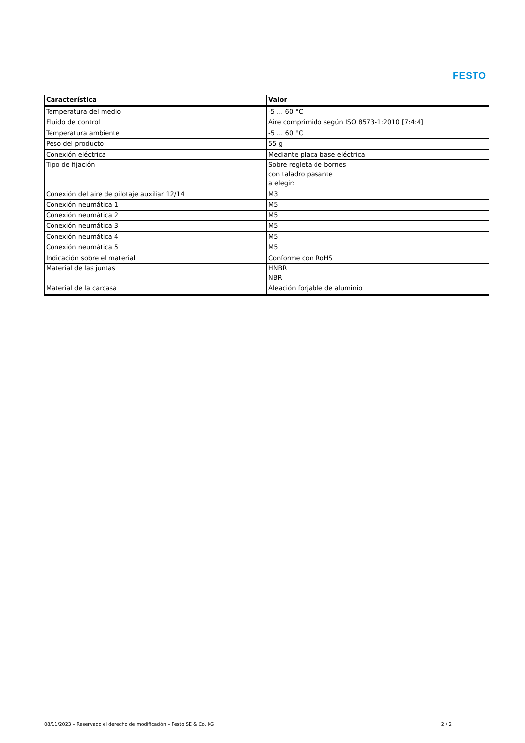FESTO
| Característica | Valor |
| --- | --- |
| Temperatura del medio | -5 ... 60 °C |
| Fluido de control | Aire comprimido según ISO 8573-1:2010 [7:4:4] |
| Temperatura ambiente | -5 ... 60 °C |
| Peso del producto | 55 g |
| Conexión eléctrica | Mediante placa base eléctrica |
| Tipo de fijación | Sobre regleta de bornes con taladro pasante a elegir: |
| Conexión del aire de pilotaje auxiliar 12/14 | M3 |
| Conexión neumática 1 | M5 |
| Conexión neumática 2 | M5 |
| Conexión neumática 3 | M5 |
| Conexión neumática 4 | M5 |
| Conexión neumática 5 | M5 |
| Indicación sobre el material | Conforme con RoHS |
| Material de las juntas | HNBR NBR |
| Material de la carcasa | Aleación forjable de aluminio |
08/11/2023 – Reservado el derecho de modificación – Festo SE & Co. KG 2 / 2